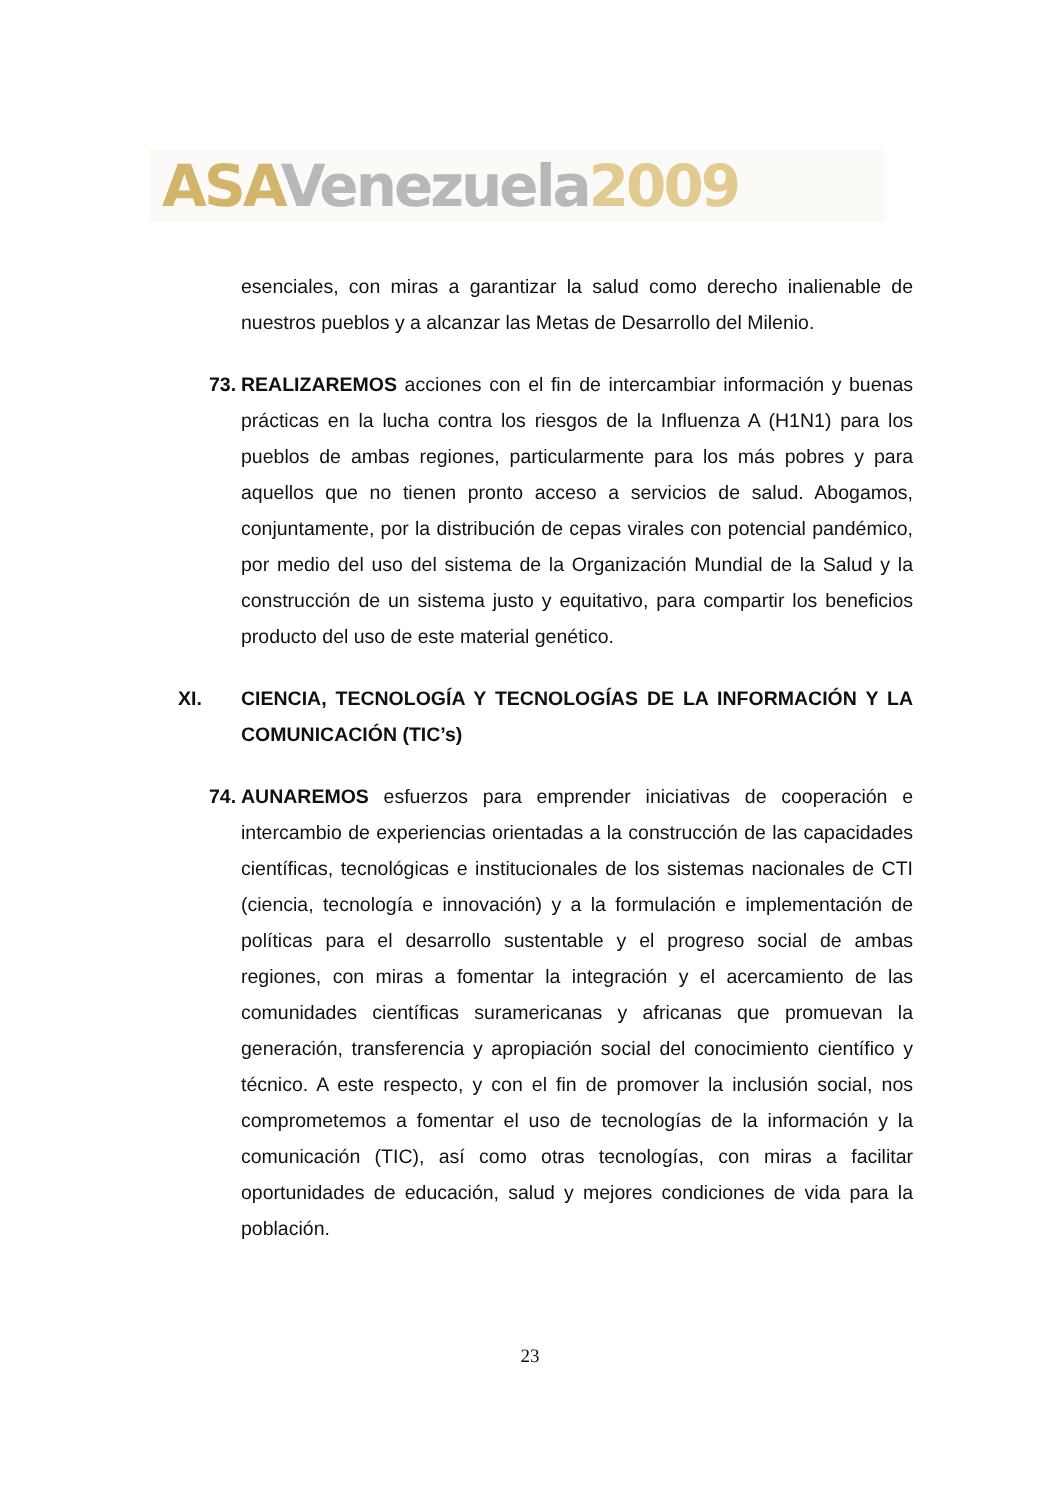ASA Venezuela 2009
esenciales, con miras a garantizar la salud como derecho inalienable de nuestros pueblos y a alcanzar las Metas de Desarrollo del Milenio.
73. REALIZAREMOS acciones con el fin de intercambiar información y buenas prácticas en la lucha contra los riesgos de la Influenza A (H1N1) para los pueblos de ambas regiones, particularmente para los más pobres y para aquellos que no tienen pronto acceso a servicios de salud. Abogamos, conjuntamente, por la distribución de cepas virales con potencial pandémico, por medio del uso del sistema de la Organización Mundial de la Salud y la construcción de un sistema justo y equitativo, para compartir los beneficios producto del uso de este material genético.
XI. CIENCIA, TECNOLOGÍA Y TECNOLOGÍAS DE LA INFORMACIÓN Y LA COMUNICACIÓN (TIC’s)
74. AUNAREMOS esfuerzos para emprender iniciativas de cooperación e intercambio de experiencias orientadas a la construcción de las capacidades científicas, tecnológicas e institucionales de los sistemas nacionales de CTI (ciencia, tecnología e innovación) y a la formulación e implementación de políticas para el desarrollo sustentable y el progreso social de ambas regiones, con miras a fomentar la integración y el acercamiento de las comunidades científicas suramericanas y africanas que promuevan la generación, transferencia y apropiación social del conocimiento científico y técnico. A este respecto, y con el fin de promover la inclusión social, nos comprometemos a fomentar el uso de tecnologías de la información y la comunicación (TIC), así como otras tecnologías, con miras a facilitar oportunidades de educación, salud y mejores condiciones de vida para la población.
23